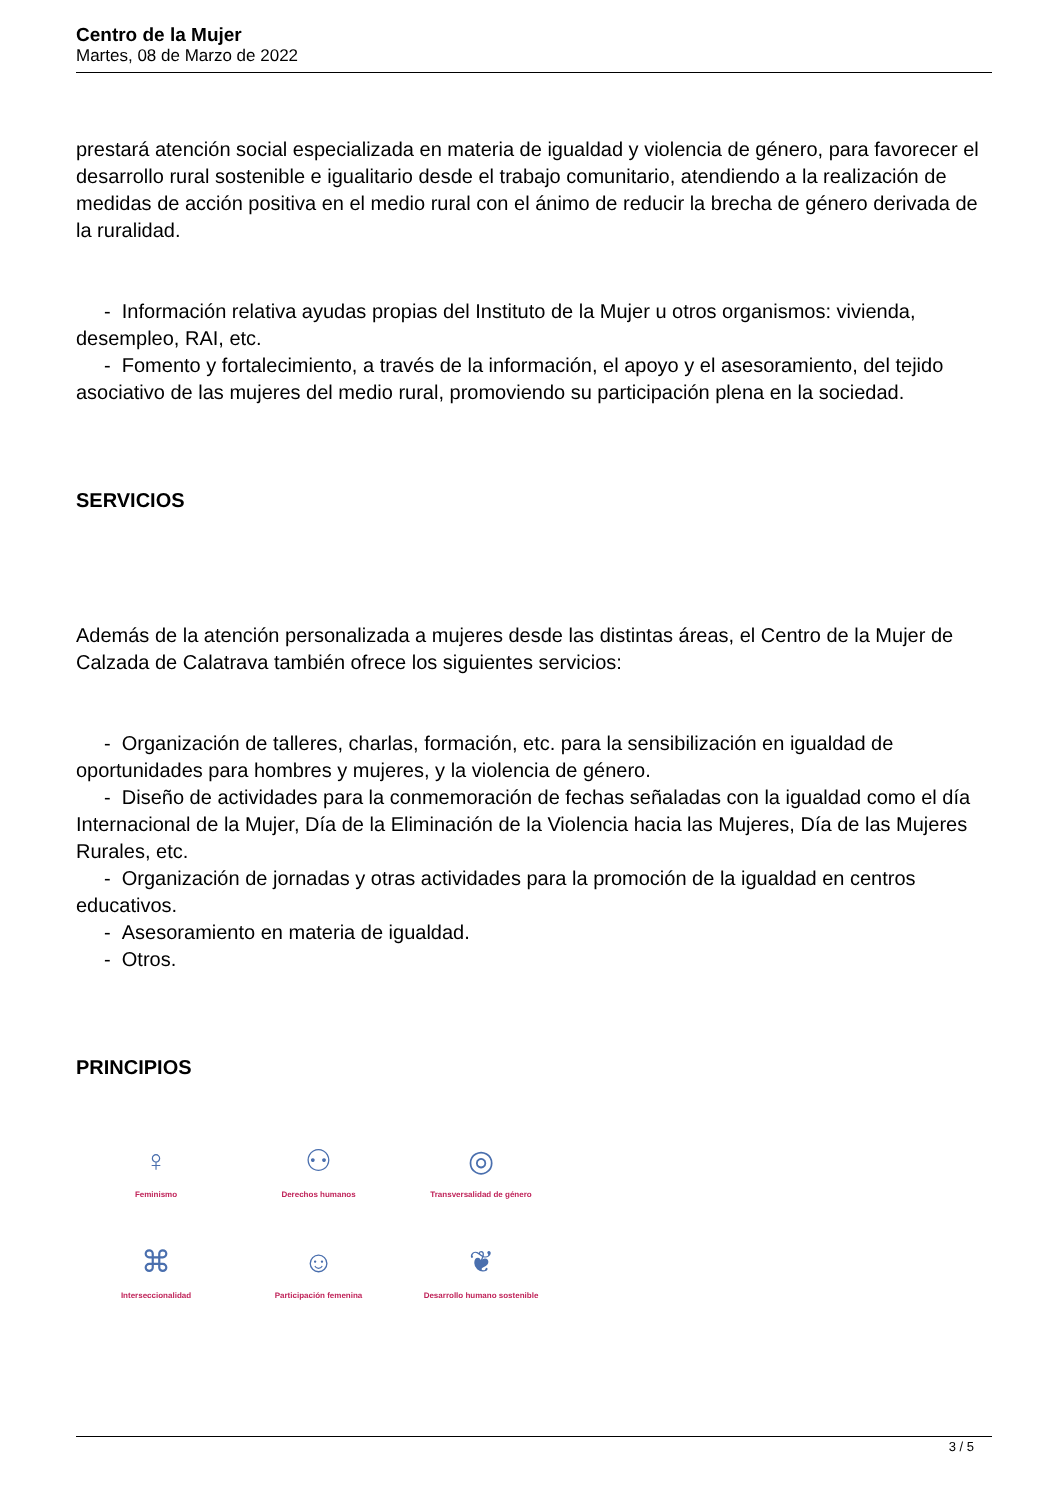Centro de la Mujer
Martes, 08 de Marzo de 2022
prestará atención social especializada en materia de igualdad y violencia de género, para favorecer el desarrollo rural sostenible e igualitario desde el trabajo comunitario, atendiendo a la realización de medidas de acción positiva en el medio rural con el ánimo de reducir la brecha de género derivada de la ruralidad.
- Información relativa ayudas propias del Instituto de la Mujer u otros organismos: vivienda, desempleo, RAI, etc.
- Fomento y fortalecimiento, a través de la información, el apoyo y el asesoramiento, del tejido asociativo de las mujeres del medio rural, promoviendo su participación plena en la sociedad.
SERVICIOS
Además de la atención personalizada a mujeres desde las distintas áreas, el Centro de la Mujer de Calzada de Calatrava también ofrece los siguientes servicios:
- Organización de talleres, charlas, formación, etc. para la sensibilización en igualdad de oportunidades para hombres y mujeres, y la violencia de género.
- Diseño de actividades para la conmemoración de fechas señaladas con la igualdad como el día Internacional de la Mujer, Día de la Eliminación de la Violencia hacia las Mujeres, Día de las Mujeres Rurales, etc.
- Organización de jornadas y otras actividades para la promoción de la igualdad en centros educativos.
- Asesoramiento en materia de igualdad.
- Otros.
PRINCIPIOS
♀
Feminismo
⚇
Derechos humanos
◎
Transversalidad de género
⌘
Interseccionalidad
☺
Participación femenina
❦
Desarrollo humano sostenible
3 / 5